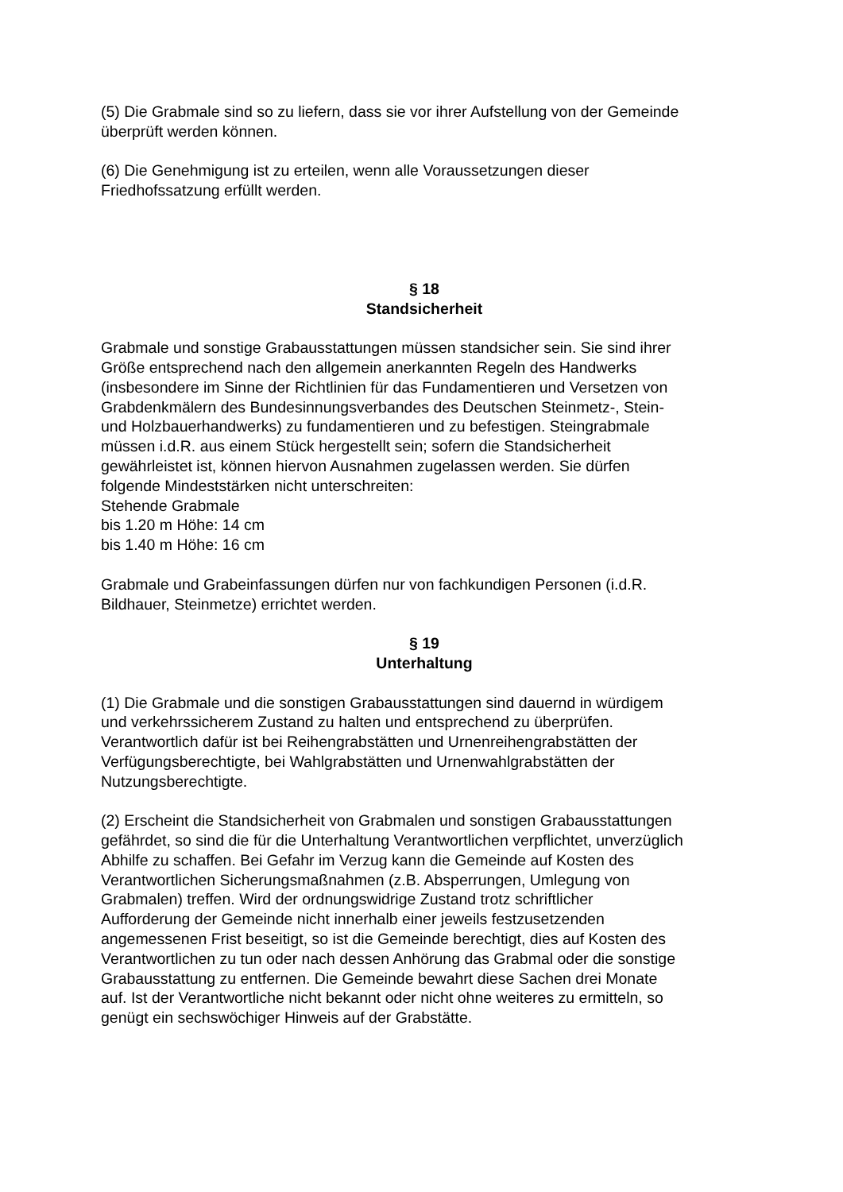(5) Die Grabmale sind so zu liefern, dass sie vor ihrer Aufstellung von der Gemeinde
überprüft werden können.
(6) Die Genehmigung ist zu erteilen, wenn alle Voraussetzungen dieser
Friedhofssatzung erfüllt werden.
§ 18
Standsicherheit
Grabmale und sonstige Grabausstattungen müssen standsicher sein. Sie sind ihrer
Größe entsprechend nach den allgemein anerkannten Regeln des Handwerks
(insbesondere im Sinne der Richtlinien für das Fundamentieren und Versetzen von
Grabdenkmälern des Bundesinnungsverbandes des Deutschen Steinmetz-, Stein-
und Holzbauerhandwerks) zu fundamentieren und zu befestigen. Steingrabmale
müssen i.d.R. aus einem Stück hergestellt sein; sofern die Standsicherheit
gewährleistet ist, können hiervon Ausnahmen zugelassen werden. Sie dürfen
folgende Mindeststärken nicht unterschreiten:
Stehende Grabmale
bis 1.20 m Höhe: 14 cm
bis 1.40 m Höhe: 16 cm
Grabmale und Grabeinfassungen dürfen nur von fachkundigen Personen (i.d.R.
Bildhauer, Steinmetze) errichtet werden.
§ 19
Unterhaltung
(1) Die Grabmale und die sonstigen Grabausstattungen sind dauernd in würdigem
und verkehrssicherem Zustand zu halten und entsprechend zu überprüfen.
Verantwortlich dafür ist bei Reihengrabstätten und Urnenreihengrabstätten der
Verfügungsberechtigte, bei Wahlgrabstätten und Urnenwahlgrabstätten der
Nutzungsberechtigte.
(2) Erscheint die Standsicherheit von Grabmalen und sonstigen Grabausstattungen
gefährdet, so sind die für die Unterhaltung Verantwortlichen verpflichtet, unverzüglich
Abhilfe zu schaffen. Bei Gefahr im Verzug kann die Gemeinde auf Kosten des
Verantwortlichen Sicherungsmaßnahmen (z.B. Absperrungen, Umlegung von
Grabmalen) treffen. Wird der ordnungswidrige Zustand trotz schriftlicher
Aufforderung der Gemeinde nicht innerhalb einer jeweils festzusetzenden
angemessenen Frist beseitigt, so ist die Gemeinde berechtigt, dies auf Kosten des
Verantwortlichen zu tun oder nach dessen Anhörung das Grabmal oder die sonstige
Grabausstattung zu entfernen. Die Gemeinde bewahrt diese Sachen drei Monate
auf. Ist der Verantwortliche nicht bekannt oder nicht ohne weiteres zu ermitteln, so
genügt ein sechswöchiger Hinweis auf der Grabstätte.